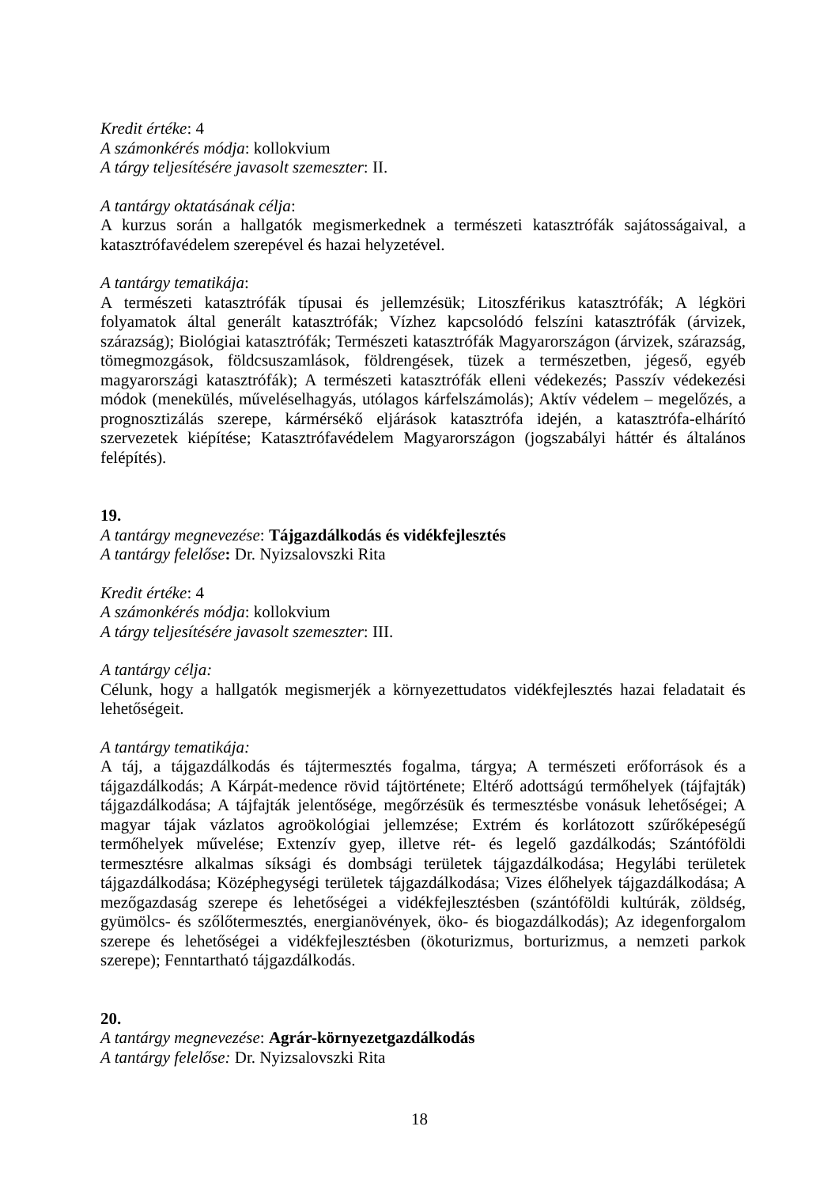Kredit értéke: 4
A számonkérés módja: kollokvium
A tárgy teljesítésére javasolt szemeszter: II.
A tantárgy oktatásának célja:
A kurzus során a hallgatók megismerkednek a természeti katasztrófák sajátosságaival, a katasztrófavédelem szerepével és hazai helyzetével.
A tantárgy tematikája:
A természeti katasztrófák típusai és jellemzésük; Litoszférikus katasztrófák; A légköri folyamatok által generált katasztrófák; Vízhez kapcsolódó felszíni katasztrófák (árvizek, szárazság); Biológiai katasztrófák; Természeti katasztrófák Magyarországon (árvizek, szárazság, tömegmozgások, földcsuszamlások, földrengések, tüzek a természetben, jégeső, egyéb magyarországi katasztrófák); A természeti katasztrófák elleni védekezés; Passzív védekezési módok (menekülés, műveléselhagyás, utólagos kárfelszámolás); Aktív védelem – megelőzés, a prognosztizálás szerepe, kármérsékő eljárások katasztrófa idején, a katasztrófa-elhárító szervezetek kiépítése; Katasztrófavédelem Magyarországon (jogszabályi háttér és általános felépítés).
19.
A tantárgy megnevezése: Tájgazdálkodás és vidékfejlesztés
A tantárgy felelőse: Dr. Nyizsalovszki Rita
Kredit értéke: 4
A számonkérés módja: kollokvium
A tárgy teljesítésére javasolt szemeszter: III.
A tantárgy célja:
Célunk, hogy a hallgatók megismerjék a környezettudatos vidékfejlesztés hazai feladatait és lehetőségeit.
A tantárgy tematikája:
A táj, a tájgazdálkodás és tájtermesztés fogalma, tárgya; A természeti erőforrások és a tájgazdálkodás; A Kárpát-medence rövid tájtörténete; Eltérő adottságú termőhelyek (tájfajták) tájgazdálkodása; A tájfajták jelentősége, megőrzésük és termesztésbe vonásuk lehetőségei; A magyar tájak vázlatos agroökológiai jellemzése; Extrém és korlátozott szűrőképeségű termőhelyek művelése; Extenzív gyep, illetve rét- és legelő gazdálkodás; Szántóföldi termesztésre alkalmas síksági és dombsági területek tájgazdálkodása; Hegylábi területek tájgazdálkodása; Középhegységi területek tájgazdálkodása; Vizes élőhelyek tájgazdálkodása; A mezőgazdaság szerepe és lehetőségei a vidékfejlesztésben (szántóföldi kultúrák, zöldség, gyümölcs- és szőlőtermesztés, energianövények, öko- és biogazdálkodás); Az idegenforgalom szerepe és lehetőségei a vidékfejlesztésben (ökoturizmus, borturizmus, a nemzeti parkok szerepe); Fenntartható tájgazdálkodás.
20.
A tantárgy megnevezése: Agrár-környezetgazdálkodás
A tantárgy felelőse: Dr. Nyizsalovszki Rita
18